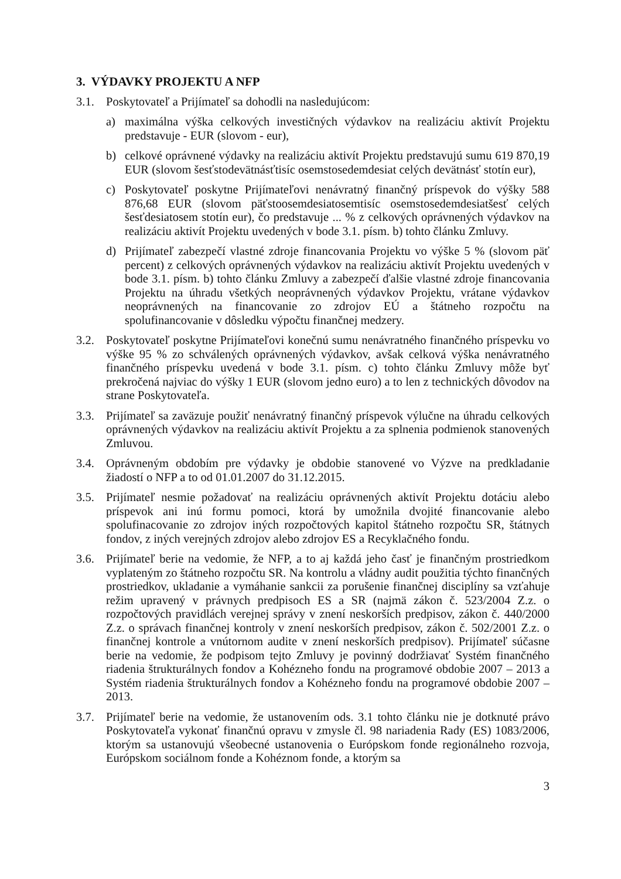3. VÝDAVKY PROJEKTU A NFP
3.1. Poskytovateľ a Prijímateľ sa dohodli na nasledujúcom:
a) maximálna výška celkových investičných výdavkov na realizáciu aktivít Projektu predstavuje - EUR (slovom - eur),
b) celkové oprávnené výdavky na realizáciu aktivít Projektu predstavujú sumu 619 870,19 EUR (slovom šesťstodevätnásťtisíc osemstosedemdesiat celých devätnásť stotín eur),
c) Poskytovateľ poskytne Prijímateľovi nenávratný finančný príspevok do výšky 588 876,68 EUR (slovom päťstoosemdesiatosemtisíc osemstosedemdesiatšesť celých šesťdesiatosem stotín eur), čo predstavuje ... % z celkových oprávnených výdavkov na realizáciu aktivít Projektu uvedených v bode 3.1. písm. b) tohto článku Zmluvy.
d) Prijímateľ zabezpečí vlastné zdroje financovania Projektu vo výške 5 % (slovom päť percent) z celkových oprávnených výdavkov na realizáciu aktivít Projektu uvedených v bode 3.1. písm. b) tohto článku Zmluvy a zabezpečí ďalšie vlastné zdroje financovania Projektu na úhradu všetkých neoprávnených výdavkov Projektu, vrátane výdavkov neoprávnených na financovanie zo zdrojov EÚ a štátneho rozpočtu na spolufinancovanie v dôsledku výpočtu finančnej medzery.
3.2. Poskytovateľ poskytne Prijímateľovi konečnú sumu nenávratného finančného príspevku vo výške 95 % zo schválených oprávnených výdavkov, avšak celková výška nenávratného finančného príspevku uvedená v bode 3.1. písm. c) tohto článku Zmluvy môže byť prekročená najviac do výšky 1 EUR (slovom jedno euro) a to len z technických dôvodov na strane Poskytovateľa.
3.3. Prijímateľ sa zaväzuje použiť nenávratný finančný príspevok výlučne na úhradu celkových oprávnených výdavkov na realizáciu aktivít Projektu a za splnenia podmienok stanovených Zmluvou.
3.4. Oprávneným obdobím pre výdavky je obdobie stanovené vo Výzve na predkladanie žiadostí o NFP a to od 01.01.2007 do 31.12.2015.
3.5. Prijímateľ nesmie požadovať na realizáciu oprávnených aktivít Projektu dotáciu alebo príspevok ani inú formu pomoci, ktorá by umožnila dvojité financovanie alebo spolufinacovanie zo zdrojov iných rozpočtových kapitol štátneho rozpočtu SR, štátnych fondov, z iných verejných zdrojov alebo zdrojov ES a Recyklačného fondu.
3.6. Prijímateľ berie na vedomie, že NFP, a to aj každá jeho časť je finančným prostriedkom vyplateným zo štátneho rozpočtu SR. Na kontrolu a vládny audit použitia týchto finančných prostriedkov, ukladanie a vymáhanie sankcii za porušenie finančnej disciplíny sa vzťahuje režim upravený v právnych predpisoch ES a SR (najmä zákon č. 523/2004 Z.z. o rozpočtových pravidlách verejnej správy v znení neskorších predpisov, zákon č. 440/2000 Z.z. o správach finančnej kontroly v znení neskorších predpisov, zákon č. 502/2001 Z.z. o finančnej kontrole a vnútornom audite v znení neskorších predpisov). Prijímateľ súčasne berie na vedomie, že podpisom tejto Zmluvy je povinný dodržiavať Systém finančného riadenia štrukturálnych fondov a Kohézneho fondu na programové obdobie 2007 – 2013 a Systém riadenia štrukturálnych fondov a Kohézneho fondu na programové obdobie 2007 – 2013.
3.7. Prijímateľ berie na vedomie, že ustanovením ods. 3.1 tohto článku nie je dotknuté právo Poskytovateľa vykonať finančnú opravu v zmysle čl. 98 nariadenia Rady (ES) 1083/2006, ktorým sa ustanovujú všeobecné ustanovenia o Európskom fonde regionálneho rozvoja, Európskom sociálnom fonde a Kohéznom fonde, a ktorým sa
3